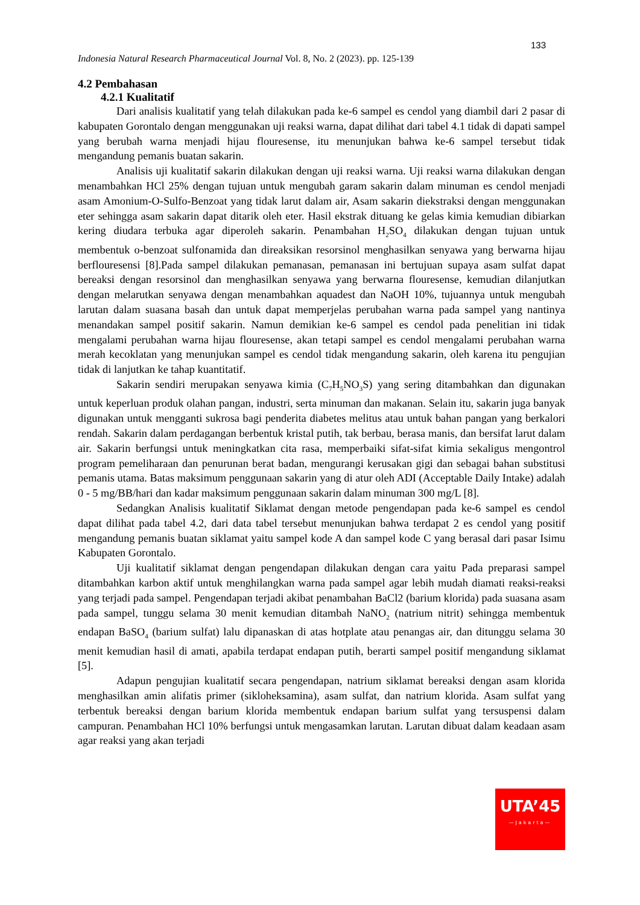133
Indonesia Natural Research Pharmaceutical Journal Vol. 8, No. 2 (2023). pp. 125-139
4.2 Pembahasan
4.2.1 Kualitatif
Dari analisis kualitatif yang telah dilakukan pada ke-6 sampel es cendol yang diambil dari 2 pasar di kabupaten Gorontalo dengan menggunakan uji reaksi warna, dapat dilihat dari tabel 4.1 tidak di dapati sampel yang berubah warna menjadi hijau flouresense, itu menunjukan bahwa ke-6 sampel tersebut tidak mengandung pemanis buatan sakarin.
Analisis uji kualitatif sakarin dilakukan dengan uji reaksi warna. Uji reaksi warna dilakukan dengan menambahkan HCl 25% dengan tujuan untuk mengubah garam sakarin dalam minuman es cendol menjadi asam Amonium-O-Sulfo-Benzoat yang tidak larut dalam air, Asam sakarin diekstraksi dengan menggunakan eter sehingga asam sakarin dapat ditarik oleh eter. Hasil ekstrak dituang ke gelas kimia kemudian dibiarkan kering diudara terbuka agar diperoleh sakarin. Penambahan H<sub>2</sub>SO<sub>4</sub> dilakukan dengan tujuan untuk membentuk o-benzoat sulfonamida dan direaksikan resorsinol menghasilkan senyawa yang berwarna hijau berflouresensi [8].Pada sampel dilakukan pemanasan, pemanasan ini bertujuan supaya asam sulfat dapat bereaksi dengan resorsinol dan menghasilkan senyawa yang berwarna flouresense, kemudian dilanjutkan dengan melarutkan senyawa dengan menambahkan aquadest dan NaOH 10%, tujuannya untuk mengubah larutan dalam suasana basah dan untuk dapat memperjelas perubahan warna pada sampel yang nantinya menandakan sampel positif sakarin. Namun demikian ke-6 sampel es cendol pada penelitian ini tidak mengalami perubahan warna hijau flouresense, akan tetapi sampel es cendol mengalami perubahan warna merah kecoklatan yang menunjukan sampel es cendol tidak mengandung sakarin, oleh karena itu pengujian tidak di lanjutkan ke tahap kuantitatif.
Sakarin sendiri merupakan senyawa kimia (C<sub>7</sub>H<sub>5</sub>NO<sub>3</sub>S) yang sering ditambahkan dan digunakan untuk keperluan produk olahan pangan, industri, serta minuman dan makanan. Selain itu, sakarin juga banyak digunakan untuk mengganti sukrosa bagi penderita diabetes melitus atau untuk bahan pangan yang berkalori rendah. Sakarin dalam perdagangan berbentuk kristal putih, tak berbau, berasa manis, dan bersifat larut dalam air. Sakarin berfungsi untuk meningkatkan cita rasa, memperbaiki sifat-sifat kimia sekaligus mengontrol program pemeliharaan dan penurunan berat badan, mengurangi kerusakan gigi dan sebagai bahan substitusi pemanis utama. Batas maksimum penggunaan sakarin yang di atur oleh ADI (Acceptable Daily Intake) adalah 0 - 5 mg/BB/hari dan kadar maksimum penggunaan sakarin dalam minuman 300 mg/L [8].
Sedangkan Analisis kualitatif Siklamat dengan metode pengendapan pada ke-6 sampel es cendol dapat dilihat pada tabel 4.2, dari data tabel tersebut menunjukan bahwa terdapat 2 es cendol yang positif mengandung pemanis buatan siklamat yaitu sampel kode A dan sampel kode C yang berasal dari pasar Isimu Kabupaten Gorontalo.
Uji kualitatif siklamat dengan pengendapan dilakukan dengan cara yaitu Pada preparasi sampel ditambahkan karbon aktif untuk menghilangkan warna pada sampel agar lebih mudah diamati reaksi-reaksi yang terjadi pada sampel. Pengendapan terjadi akibat penambahan BaCl2 (barium klorida) pada suasana asam pada sampel, tunggu selama 30 menit kemudian ditambah NaNO<sub>2</sub> (natrium nitrit) sehingga membentuk endapan BaSO<sub>4</sub> (barium sulfat) lalu dipanaskan di atas hotplate atau penangas air, dan ditunggu selama 30 menit kemudian hasil di amati, apabila terdapat endapan putih, berarti sampel positif mengandung siklamat [5].
Adapun pengujian kualitatif secara pengendapan, natrium siklamat bereaksi dengan asam klorida menghasilkan amin alifatis primer (sikloheksamina), asam sulfat, dan natrium klorida. Asam sulfat yang terbentuk bereaksi dengan barium klorida membentuk endapan barium sulfat yang tersuspensi dalam campuran. Penambahan HCl 10% berfungsi untuk mengasamkan larutan. Larutan dibuat dalam keadaan asam agar reaksi yang akan terjadi
UTA’45
—Jakarta—